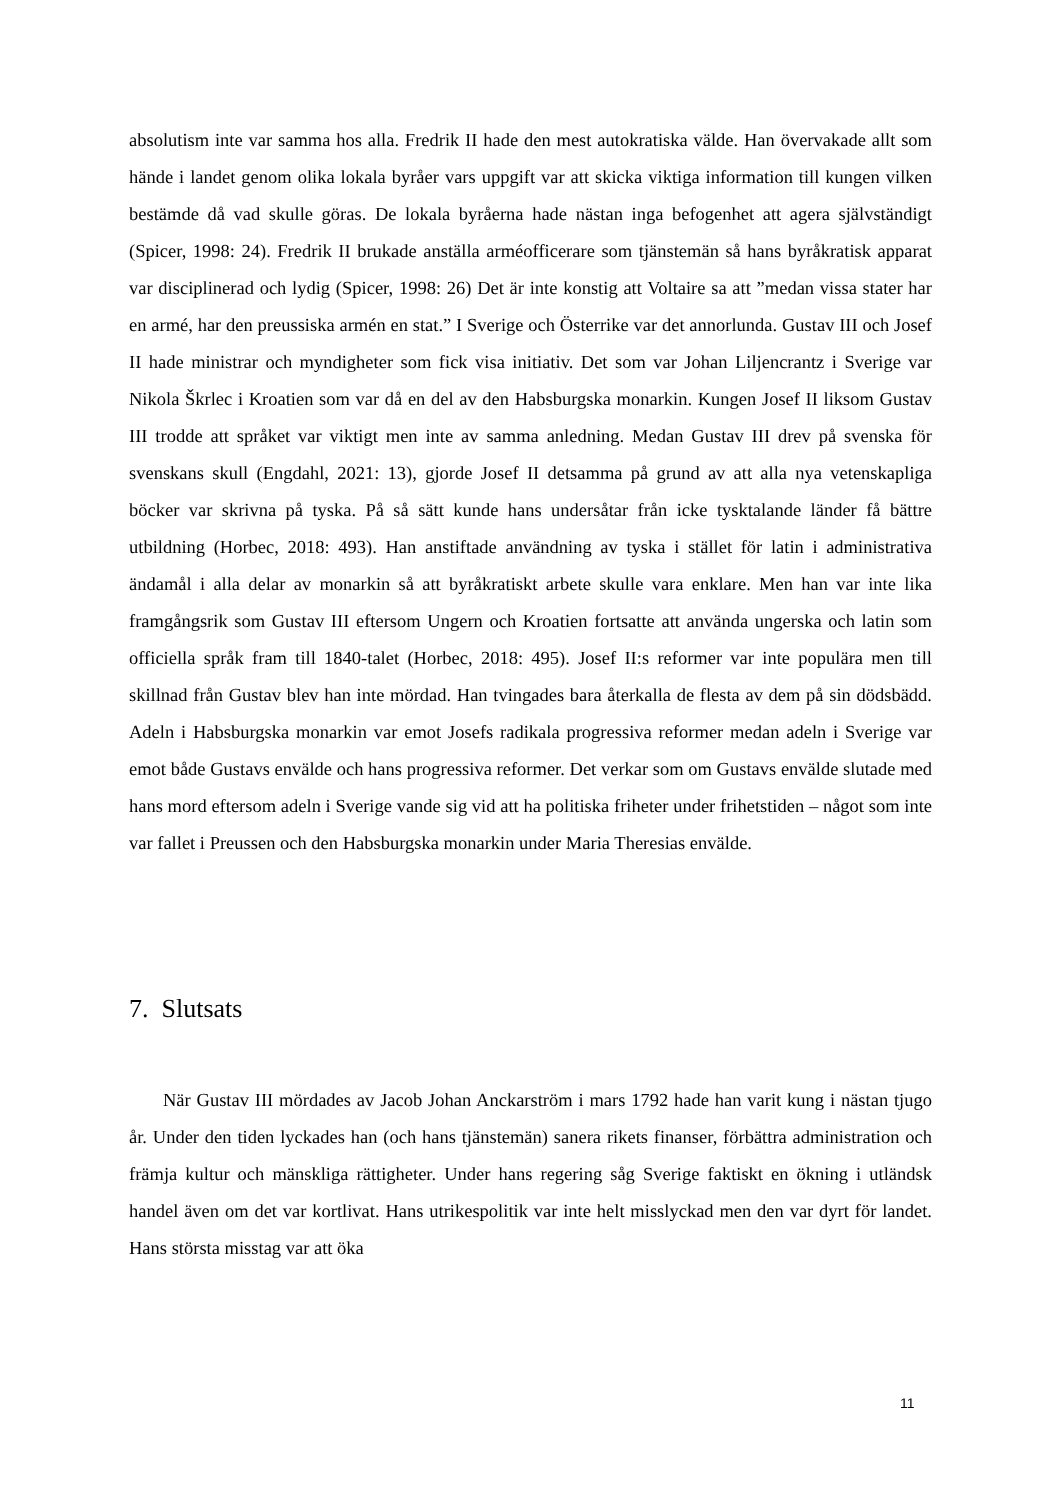absolutism inte var samma hos alla. Fredrik II hade den mest autokratiska välde. Han övervakade allt som hände i landet genom olika lokala byråer vars uppgift var att skicka viktiga information till kungen vilken bestämde då vad skulle göras. De lokala byråerna hade nästan inga befogenhet att agera självständigt (Spicer, 1998: 24). Fredrik II brukade anställa arméofficerare som tjänstemän så hans byråkratisk apparat var disciplinerad och lydig (Spicer, 1998: 26) Det är inte konstig att Voltaire sa att ”medan vissa stater har en armé, har den preussiska armén en stat.” I Sverige och Österrike var det annorlunda. Gustav III och Josef II hade ministrar och myndigheter som fick visa initiativ. Det som var Johan Liljencrantz i Sverige var Nikola Škrlec i Kroatien som var då en del av den Habsburgska monarkin. Kungen Josef II liksom Gustav III trodde att språket var viktigt men inte av samma anledning. Medan Gustav III drev på svenska för svenskans skull (Engdahl, 2021: 13), gjorde Josef II detsamma på grund av att alla nya vetenskapliga böcker var skrivna på tyska. På så sätt kunde hans undersåtar från icke tysktalande länder få bättre utbildning (Horbec, 2018: 493). Han anstiftade användning av tyska i stället för latin i administrativa ändamål i alla delar av monarkin så att byråkratiskt arbete skulle vara enklare. Men han var inte lika framgångsrik som Gustav III eftersom Ungern och Kroatien fortsatte att använda ungerska och latin som officiella språk fram till 1840-talet (Horbec, 2018: 495). Josef II:s reformer var inte populära men till skillnad från Gustav blev han inte mördad. Han tvingades bara återkalla de flesta av dem på sin dödsbädd. Adeln i Habsburgska monarkin var emot Josefs radikala progressiva reformer medan adeln i Sverige var emot både Gustavs envälde och hans progressiva reformer. Det verkar som om Gustavs envälde slutade med hans mord eftersom adeln i Sverige vande sig vid att ha politiska friheter under frihetstiden – något som inte var fallet i Preussen och den Habsburgska monarkin under Maria Theresias envälde.
7. Slutsats
När Gustav III mördades av Jacob Johan Anckarström i mars 1792 hade han varit kung i nästan tjugo år. Under den tiden lyckades han (och hans tjänstemän) sanera rikets finanser, förbättra administration och främja kultur och mänskliga rättigheter. Under hans regering såg Sverige faktiskt en ökning i utländsk handel även om det var kortlivat. Hans utrikespolitik var inte helt misslyckad men den var dyrt för landet. Hans största misstag var att öka
11